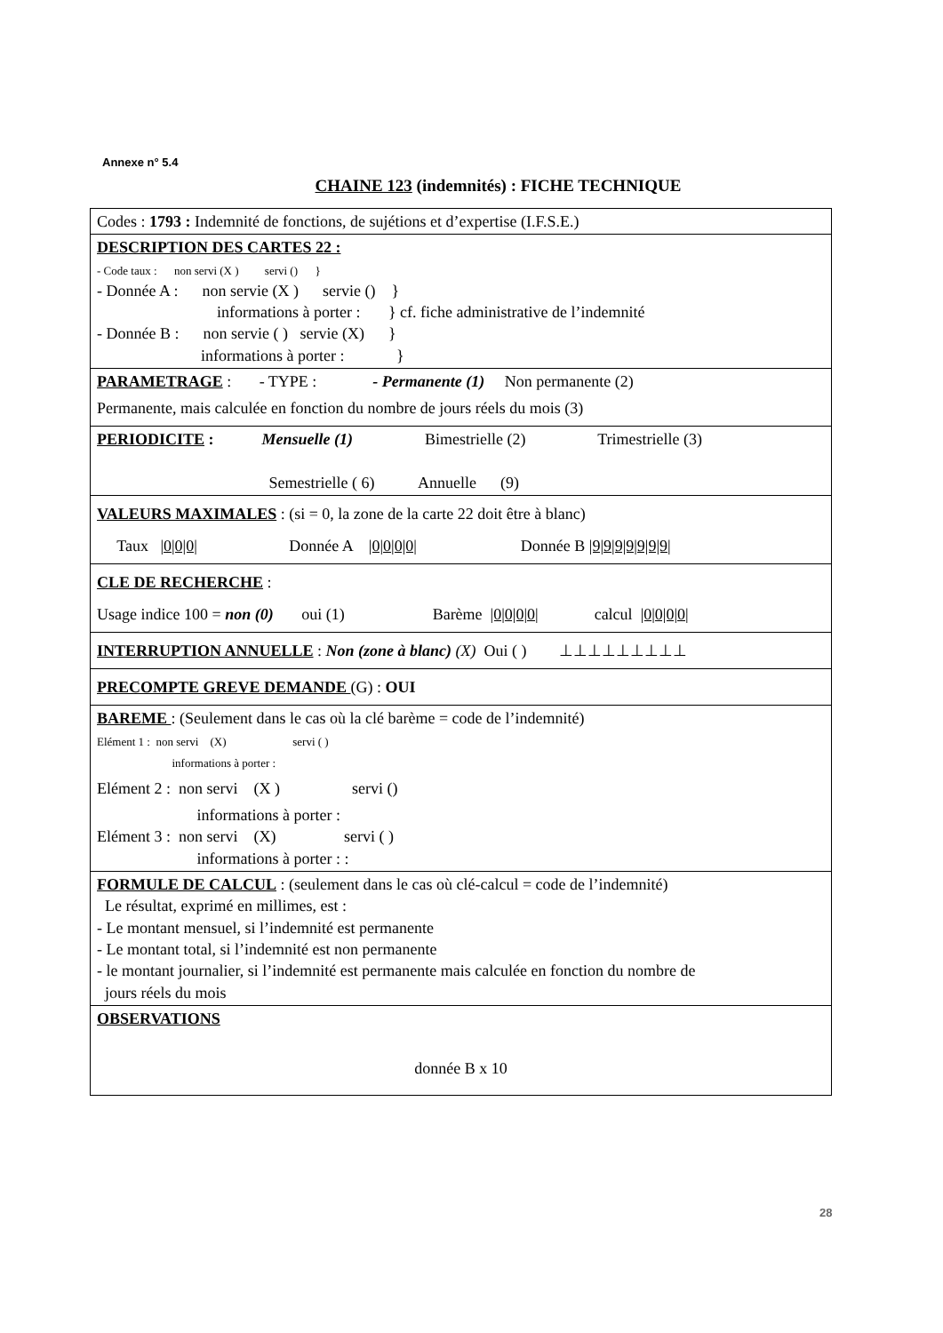Annexe n° 5.4
CHAINE 123 (indemnités) : FICHE TECHNIQUE
| Codes : 1793 : Indemnité de fonctions, de sujétions et d’expertise (I.F.S.E.) |
| DESCRIPTION DES CARTES 22 : - Code taux : non servi (X ) servi () } - Donnée A : non servie (X ) servie () } informations à porter : } cf. fiche administrative de l’indemnité - Donnée B : non servie ( ) servie (X) } informations à porter : } |
| PARAMETRAGE : - TYPE : - Permanente (1) Non permanente (2) Permanente, mais calculée en fonction du nombre de jours réels du mois (3) |
| PERIODICITE : Mensuelle (1) Bimestrielle (2) Trimestrielle (3) Semestrielle ( 6) Annuelle (9) |
| VALEURS MAXIMALES : (si = 0, la zone de la carte 22 doit être à blanc) Taux /0/0/0/ Donnée A /0/0/0/0/ Donnée B /9/9/9/9/9/9/9/ |
| CLE DE RECHERCHE : Usage indice 100 = non (0) oui (1) Barème /0/0/0/0/ calcul /0/0/0/0/ |
| INTERRUPTION ANNUELLE : Non (zone à blanc) (X) Oui ( ) ⊥⊥⊥⊥⊥⊥⊥⊥⊥ |
| PRECOMPTE GREVE DEMANDE (G) : OUI |
| BAREME : (Seulement dans le cas où la clé barème = code de l’indemnité) Elément 1 : non servi (X) servi ( ) informations à porter : Elément 2 : non servi (X ) servi () informations à porter : Elément 3 : non servi (X) servi ( ) informations à porter : : |
| FORMULE DE CALCUL : (seulement dans le cas où clé-calcul = code de l’indemnité) Le résultat, exprimé en millimes, est : - Le montant mensuel, si l’indemnité est permanente - Le montant total, si l’indemnité est non permanente - le montant journalier, si l’indemnité est permanente mais calculée en fonction du nombre de jours réels du mois |
| OBSERVATIONS donnée B x 10 |
28